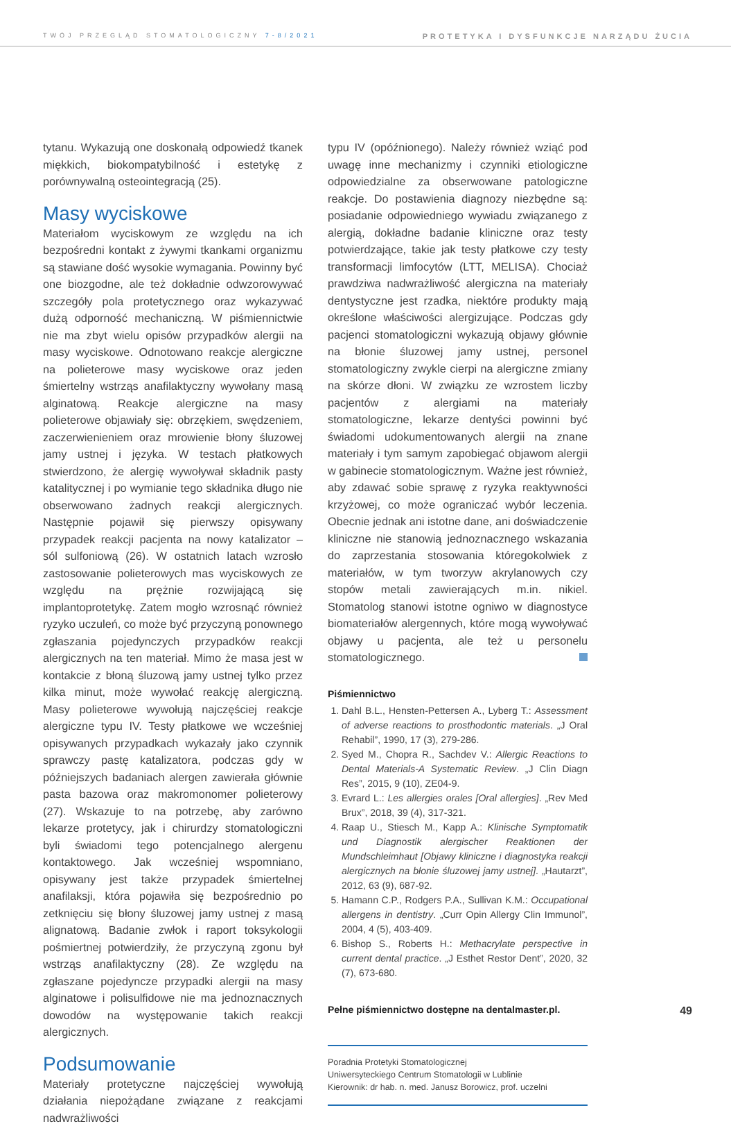TWÓJ PRZEGLĄD STOMATOLOGICZNY 7-8/2021 PROTETYKA I DYSFUNKCJE NARZĄDU ŻUCIA
tytanu. Wykazują one doskonałą odpowiedź tkanek miękkich, biokompatybilność i estetykę z porównywalną osteointegracją (25).
Masy wyciskowe
Materiałom wyciskowym ze względu na ich bezpośredni kontakt z żywymi tkankami organizmu są stawiane dość wysokie wymagania. Powinny być one biozgodne, ale też dokładnie odwzorowywać szczegóły pola protetycznego oraz wykazywać dużą odporność mechaniczną. W piśmiennictwie nie ma zbyt wielu opisów przypadków alergii na masy wyciskowe. Odnotowano reakcje alergiczne na polieterowe masy wyciskowe oraz jeden śmiertelny wstrząs anafilaktyczny wywołany masą alginatową. Reakcje alergiczne na masy polieterowe objawiały się: obrzękiem, swędzeniem, zaczerwienieniem oraz mrowienie błony śluzowej jamy ustnej i języka. W testach płatkowych stwierdzono, że alergię wywoływał składnik pasty katalitycznej i po wymianie tego składnika długo nie obserwowano żadnych reakcji alergicznych. Następnie pojawił się pierwszy opisywany przypadek reakcji pacjenta na nowy katalizator – sól sulfoniową (26). W ostatnich latach wzrosło zastosowanie polieterowych mas wyciskowych ze względu na prężnie rozwijającą się implantoprotetykę. Zatem mogło wzrosnąć również ryzyko uczuleń, co może być przyczyną ponownego zgłaszania pojedynczych przypadków reakcji alergicznych na ten materiał. Mimo że masa jest w kontakcie z błoną śluzową jamy ustnej tylko przez kilka minut, może wywołać reakcję alergiczną. Masy polieterowe wywołują najczęściej reakcje alergiczne typu IV. Testy płatkowe we wcześniej opisywanych przypadkach wykazały jako czynnik sprawczy pastę katalizatora, podczas gdy w późniejszych badaniach alergen zawierała głównie pasta bazowa oraz makromonomer polieterowy (27). Wskazuje to na potrzebę, aby zarówno lekarze protetycy, jak i chirurdzy stomatologiczni byli świadomi tego potencjalnego alergenu kontaktowego. Jak wcześniej wspomniano, opisywany jest także przypadek śmiertelnej anafilaksji, która pojawiła się bezpośrednio po zetknięciu się błony śluzowej jamy ustnej z masą alignatową. Badanie zwłok i raport toksykologii pośmiertnej potwierdziły, że przyczyną zgonu był wstrząs anafilaktyczny (28). Ze względu na zgłaszane pojedyncze przypadki alergii na masy alginatowe i polisulfidowe nie ma jednoznacznych dowodów na występowanie takich reakcji alergicznych.
Podsumowanie
Materiały protetyczne najczęściej wywołują działania niepożądane związane z reakcjami nadwrażliwości
typu IV (opóźnionego). Należy również wziąć pod uwagę inne mechanizmy i czynniki etiologiczne odpowiedzialne za obserwowane patologiczne reakcje. Do postawienia diagnozy niezbędne są: posiadanie odpowiedniego wywiadu związanego z alergią, dokładne badanie kliniczne oraz testy potwierdzające, takie jak testy płatkowe czy testy transformacji limfocytów (LTT, MELISA). Chociaż prawdziwa nadwrażliwość alergiczna na materiały dentystyczne jest rzadka, niektóre produkty mają określone właściwości alergizujące. Podczas gdy pacjenci stomatologiczni wykazują objawy głównie na błonie śluzowej jamy ustnej, personel stomatologiczny zwykle cierpi na alergiczne zmiany na skórze dłoni. W związku ze wzrostem liczby pacjentów z alergiami na materiały stomatologiczne, lekarze dentyści powinni być świadomi udokumentowanych alergii na znane materiały i tym samym zapobiegać objawom alergii w gabinecie stomatologicznym. Ważne jest również, aby zdawać sobie sprawę z ryzyka reaktywności krzyżowej, co może ograniczać wybór leczenia. Obecnie jednak ani istotne dane, ani doświadczenie kliniczne nie stanowią jednoznacznego wskazania do zaprzestania stosowania któregokolwiek z materiałów, w tym tworzyw akrylanowych czy stopów metali zawierających m.in. nikiel. Stomatolog stanowi istotne ogniwo w diagnostyce biomateriałów alergennych, które mogą wywoływać objawy u pacjenta, ale też u personelu stomatologicznego.
Piśmiennictwo
1. Dahl B.L., Hensten-Pettersen A., Lyberg T.: Assessment of adverse reactions to prosthodontic materials. „J Oral Rehabil”, 1990, 17 (3), 279-286.
2. Syed M., Chopra R., Sachdev V.: Allergic Reactions to Dental Materials-A Systematic Review. „J Clin Diagn Res”, 2015, 9 (10), ZE04-9.
3. Evrard L.: Les allergies orales [Oral allergies]. „Rev Med Brux”, 2018, 39 (4), 317-321.
4. Raap U., Stiesch M., Kapp A.: Klinische Symptomatik und Diagnostik alergischer Reaktionen der Mundschleimhaut [Objawy kliniczne i diagnostyka reakcji alergicznych na błonie śluzowej jamy ustnej]. „Hautarzt”, 2012, 63 (9), 687-92.
5. Hamann C.P., Rodgers P.A., Sullivan K.M.: Occupational allergens in dentistry. „Curr Opin Allergy Clin Immunol”, 2004, 4 (5), 403-409.
6. Bishop S., Roberts H.: Methacrylate perspective in current dental practice. „J Esthet Restor Dent”, 2020, 32 (7), 673-680.
Pełne piśmiennictwo dostępne na dentalmaster.pl.
Poradnia Protetyki Stomatologicznej
Uniwersyteckiego Centrum Stomatologii w Lublinie
Kierownik: dr hab. n. med. Janusz Borowicz, prof. uczelni
49